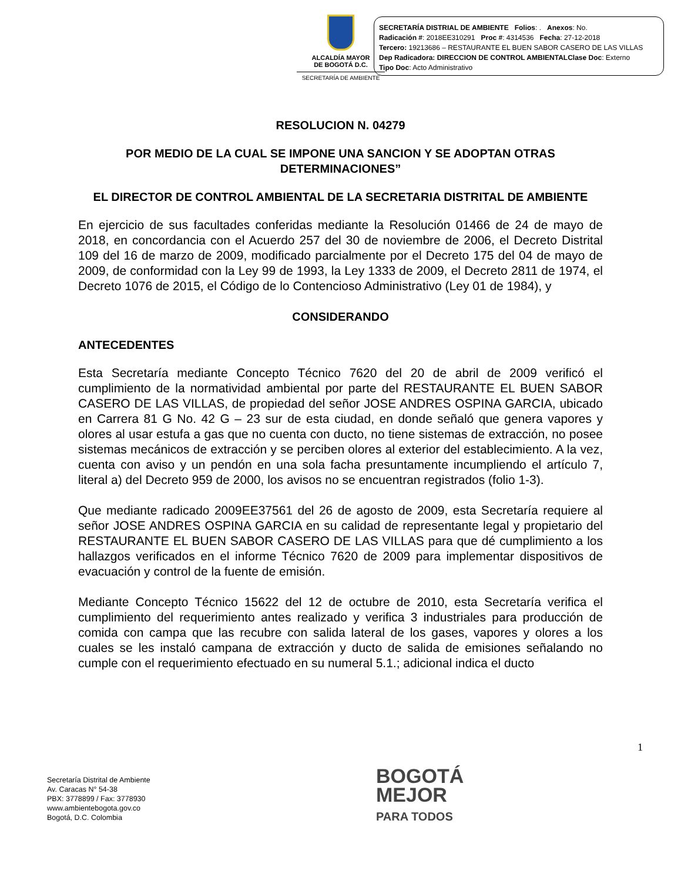ALCALDÍA MAYOR
DE BOGOTÁ D.C.
SECRETARÍA DE AMBIENTE
SECRETARÍA DISTRIAL DE AMBIENTE Folios: . Anexos: No.
Radicación #: 2018EE310291 Proc #: 4314536 Fecha: 27-12-2018
Tercero: 19213686 – RESTAURANTE EL BUEN SABOR CASERO DE LAS VILLAS
Dep Radicadora: DIRECCION DE CONTROL AMBIENTALClase Doc: Externo
Tipo Doc: Acto Administrativo
RESOLUCION N. 04279
POR MEDIO DE LA CUAL SE IMPONE UNA SANCION Y SE ADOPTAN OTRAS DETERMINACIONES”
EL DIRECTOR DE CONTROL AMBIENTAL DE LA SECRETARIA DISTRITAL DE AMBIENTE
En ejercicio de sus facultades conferidas mediante la Resolución 01466 de 24 de mayo de 2018, en concordancia con el Acuerdo 257 del 30 de noviembre de 2006, el Decreto Distrital 109 del 16 de marzo de 2009, modificado parcialmente por el Decreto 175 del 04 de mayo de 2009, de conformidad con la Ley 99 de 1993, la Ley 1333 de 2009, el Decreto 2811 de 1974, el Decreto 1076 de 2015, el Código de lo Contencioso Administrativo (Ley 01 de 1984), y
CONSIDERANDO
ANTECEDENTES
Esta Secretaría mediante Concepto Técnico 7620 del 20 de abril de 2009 verificó el cumplimiento de la normatividad ambiental por parte del RESTAURANTE EL BUEN SABOR CASERO DE LAS VILLAS, de propiedad del señor JOSE ANDRES OSPINA GARCIA, ubicado en Carrera 81 G No. 42 G – 23 sur de esta ciudad, en donde señaló que genera vapores y olores al usar estufa a gas que no cuenta con ducto, no tiene sistemas de extracción, no posee sistemas mecánicos de extracción y se perciben olores al exterior del establecimiento. A la vez, cuenta con aviso y un pendón en una sola facha presuntamente incumpliendo el artículo 7, literal a) del Decreto 959 de 2000, los avisos no se encuentran registrados (folio 1-3).
Que mediante radicado 2009EE37561 del 26 de agosto de 2009, esta Secretaría requiere al señor JOSE ANDRES OSPINA GARCIA en su calidad de representante legal y propietario del RESTAURANTE EL BUEN SABOR CASERO DE LAS VILLAS para que dé cumplimiento a los hallazgos verificados en el informe Técnico 7620 de 2009 para implementar dispositivos de evacuación y control de la fuente de emisión.
Mediante Concepto Técnico 15622 del 12 de octubre de 2010, esta Secretaría verifica el cumplimiento del requerimiento antes realizado y verifica 3 industriales para producción de comida con campa que las recubre con salida lateral de los gases, vapores y olores a los cuales se les instaló campana de extracción y ducto de salida de emisiones señalando no cumple con el requerimiento efectuado en su numeral 5.1.; adicional indica el ducto
1
Secretaría Distrital de Ambiente
Av. Caracas N° 54-38
PBX: 3778899 / Fax: 3778930
www.ambientebogota.gov.co
Bogotá, D.C. Colombia
BOGOTÁ
MEJOR
PARA TODOS